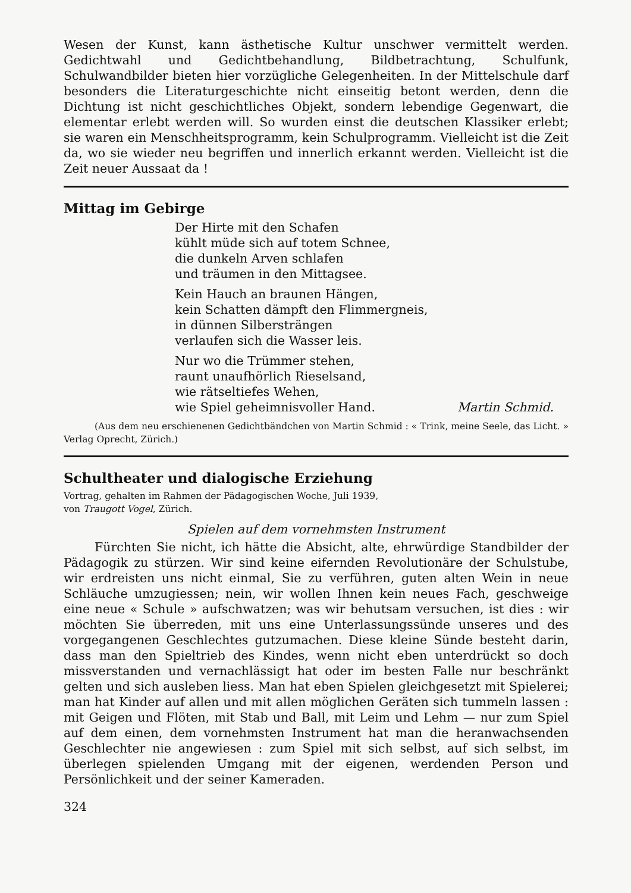Wesen der Kunst, kann ästhetische Kultur unschwer vermittelt werden. Gedichtwahl und Gedichtbehandlung, Bildbetrachtung, Schulfunk, Schulwandbilder bieten hier vorzügliche Gelegenheiten. In der Mittelschule darf besonders die Literaturgeschichte nicht einseitig betont werden, denn die Dichtung ist nicht geschichtliches Objekt, sondern lebendige Gegenwart, die elementar erlebt werden will. So wurden einst die deutschen Klassiker erlebt; sie waren ein Menschheitsprogramm, kein Schulprogramm. Vielleicht ist die Zeit da, wo sie wieder neu begriffen und innerlich erkannt werden. Vielleicht ist die Zeit neuer Aussaat da !
Mittag im Gebirge
Der Hirte mit den Schafen
kühlt müde sich auf totem Schnee,
die dunkeln Arven schlafen
und träumen in den Mittagsee.
Kein Hauch an braunen Hängen,
kein Schatten dämpft den Flimmergneis,
in dünnen Silbersträngen
verlaufen sich die Wasser leis.
Nur wo die Trümmer stehen,
raunt unaufhörlich Rieselsand,
wie rätseltiefes Wehen,
wie Spiel geheimnisvoller Hand. Martin Schmid.
(Aus dem neu erschienenen Gedichtbändchen von Martin Schmid : « Trink, meine Seele, das Licht. » Verlag Oprecht, Zürich.)
Schultheater und dialogische Erziehung
Vortrag, gehalten im Rahmen der Pädagogischen Woche, Juli 1939,
von Traugott Vogel, Zürich.
Spielen auf dem vornehmsten Instrument
Fürchten Sie nicht, ich hätte die Absicht, alte, ehrwürdige Standbilder der Pädagogik zu stürzen. Wir sind keine eifernden Revolutionäre der Schulstube, wir erdreisten uns nicht einmal, Sie zu verführen, guten alten Wein in neue Schläuche umzugiessen; nein, wir wollen Ihnen kein neues Fach, geschweige eine neue « Schule » aufschwatzen; was wir behutsam versuchen, ist dies : wir möchten Sie überreden, mit uns eine Unterlassungssünde unseres und des vorgegangenen Geschlechtes gutzumachen. Diese kleine Sünde besteht darin, dass man den Spieltrieb des Kindes, wenn nicht eben unterdrückt so doch missverstanden und vernachlässigt hat oder im besten Falle nur beschränkt gelten und sich ausleben liess. Man hat eben Spielen gleichgesetzt mit Spielerei; man hat Kinder auf allen und mit allen möglichen Geräten sich tummeln lassen : mit Geigen und Flöten, mit Stab und Ball, mit Leim und Lehm — nur zum Spiel auf dem einen, dem vornehmsten Instrument hat man die heranwachsenden Geschlechter nie angewiesen : zum Spiel mit sich selbst, auf sich selbst, im überlegen spielenden Umgang mit der eigenen, werdenden Person und Persönlichkeit und der seiner Kameraden.
324